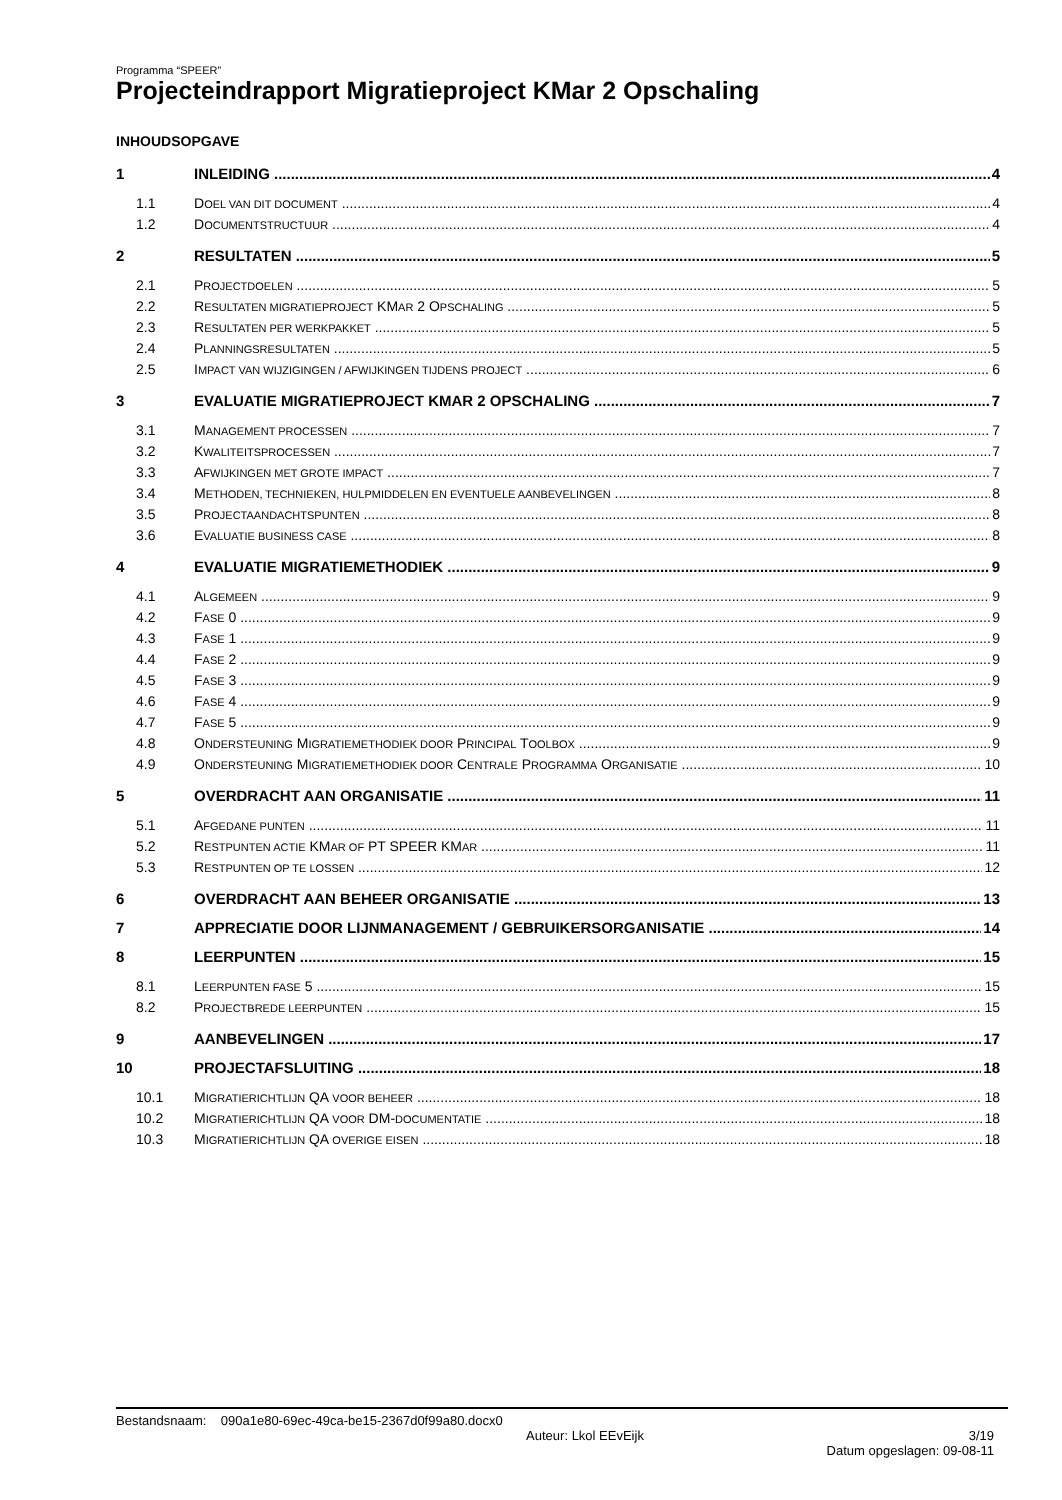Programma “SPEER”
Projecteindrapport Migratieproject KMar 2 Opschaling
INHOUDSOPGAVE
1 INLEIDING 4
1.1 DOEL VAN DIT DOCUMENT 4
1.2 DOCUMENTSTRUCTUUR 4
2 RESULTATEN 5
2.1 PROJECTDOELEN 5
2.2 RESULTATEN MIGRATIEPROJECT KMAR 2 OPSCHALING 5
2.3 RESULTATEN PER WERKPAKKET 5
2.4 PLANNINGSRESULTATEN 5
2.5 IMPACT VAN WIJZIGINGEN / AFWIJKINGEN TIJDENS PROJECT 6
3 EVALUATIE MIGRATIEPROJECT KMAR 2 OPSCHALING 7
3.1 MANAGEMENT PROCESSEN 7
3.2 KWALITEITSPROCESSEN 7
3.3 AFWIJKINGEN MET GROTE IMPACT 7
3.4 METHODEN, TECHNIEKEN, HULPMIDDELEN EN EVENTUELE AANBEVELINGEN 8
3.5 PROJECTAANDACHTSPUNTEN 8
3.6 EVALUATIE BUSINESS CASE 8
4 EVALUATIE MIGRATIEMETHODIEK 9
4.1 ALGEMEEN 9
4.2 FASE 0 9
4.3 FASE 1 9
4.4 FASE 2 9
4.5 FASE 3 9
4.6 FASE 4 9
4.7 FASE 5 9
4.8 ONDERSTEUNING MIGRATIEMETHODIEK DOOR PRINCIPAL TOOLBOX 9
4.9 ONDERSTEUNING MIGRATIEMETHODIEK DOOR CENTRALE PROGRAMMA ORGANISATIE 10
5 OVERDRACHT AAN ORGANISATIE 11
5.1 AFGEDANE PUNTEN 11
5.2 RESTPUNTEN ACTIE KMAR OF PT SPEER KMAR 11
5.3 RESTPUNTEN OP TE LOSSEN 12
6 OVERDRACHT AAN BEHEER ORGANISATIE 13
7 APPRECIATIE DOOR LIJNMANAGEMENT / GEBRUIKERSORGANISATIE 14
8 LEERPUNTEN 15
8.1 LEERPUNTEN FASE 5 15
8.2 PROJECTBREDE LEERPUNTEN 15
9 AANBEVELINGEN 17
10 PROJECTAFSLUITING 18
10.1 MIGRATIERICHTLIJN QA VOOR BEHEER 18
10.2 MIGRATIERICHTLIJN QA VOOR DM-DOCUMENTATIE 18
10.3 MIGRATIERICHTLIJN QA OVERIGE EISEN 18
Bestandsnaam: 090a1e80-69ec-49ca-be15-2367d0f99a80.docx0
Auteur: Lkol EEvEijk 3/19
Datum opgeslagen: 09-08-11